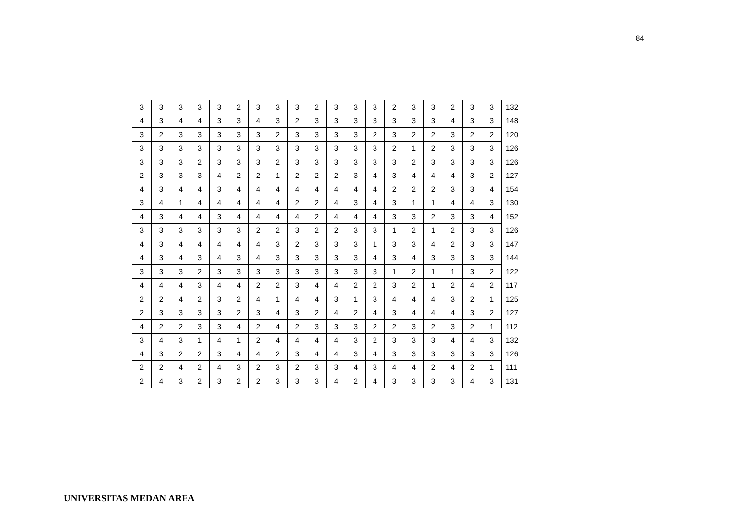84
| 3 | 3 | 3 | 3 | 3 | 2 | 3 | 3 | 3 | 2 | 3 | 3 | 3 | 2 | 3 | 3 | 2 | 3 | 3 | 132 |
| 4 | 3 | 4 | 4 | 3 | 3 | 4 | 3 | 2 | 3 | 3 | 3 | 3 | 3 | 3 | 3 | 4 | 3 | 3 | 148 |
| 3 | 2 | 3 | 3 | 3 | 3 | 3 | 2 | 3 | 3 | 3 | 3 | 2 | 3 | 2 | 2 | 3 | 2 | 2 | 120 |
| 3 | 3 | 3 | 3 | 3 | 3 | 3 | 3 | 3 | 3 | 3 | 3 | 3 | 2 | 1 | 2 | 3 | 3 | 3 | 126 |
| 3 | 3 | 3 | 2 | 3 | 3 | 3 | 2 | 3 | 3 | 3 | 3 | 3 | 3 | 2 | 3 | 3 | 3 | 3 | 126 |
| 2 | 3 | 3 | 3 | 4 | 2 | 2 | 1 | 2 | 2 | 2 | 3 | 4 | 3 | 4 | 4 | 4 | 3 | 2 | 127 |
| 4 | 3 | 4 | 4 | 3 | 4 | 4 | 4 | 4 | 4 | 4 | 4 | 4 | 2 | 2 | 2 | 3 | 3 | 4 | 154 |
| 3 | 4 | 1 | 4 | 4 | 4 | 4 | 4 | 2 | 2 | 4 | 3 | 4 | 3 | 1 | 1 | 4 | 4 | 3 | 130 |
| 4 | 3 | 4 | 4 | 3 | 4 | 4 | 4 | 4 | 2 | 4 | 4 | 4 | 3 | 3 | 2 | 3 | 3 | 4 | 152 |
| 3 | 3 | 3 | 3 | 3 | 3 | 2 | 2 | 3 | 2 | 2 | 3 | 3 | 1 | 2 | 1 | 2 | 3 | 3 | 126 |
| 4 | 3 | 4 | 4 | 4 | 4 | 4 | 3 | 2 | 3 | 3 | 3 | 1 | 3 | 3 | 4 | 2 | 3 | 3 | 147 |
| 4 | 3 | 4 | 3 | 4 | 3 | 4 | 3 | 3 | 3 | 3 | 3 | 4 | 3 | 4 | 3 | 3 | 3 | 3 | 144 |
| 3 | 3 | 3 | 2 | 3 | 3 | 3 | 3 | 3 | 3 | 3 | 3 | 3 | 1 | 2 | 1 | 1 | 3 | 2 | 122 |
| 4 | 4 | 4 | 3 | 4 | 4 | 2 | 2 | 3 | 4 | 4 | 2 | 2 | 3 | 2 | 1 | 2 | 4 | 2 | 117 |
| 2 | 2 | 4 | 2 | 3 | 2 | 4 | 1 | 4 | 4 | 3 | 1 | 3 | 4 | 4 | 4 | 3 | 2 | 1 | 125 |
| 2 | 3 | 3 | 3 | 3 | 2 | 3 | 4 | 3 | 2 | 4 | 2 | 4 | 3 | 4 | 4 | 4 | 3 | 2 | 127 |
| 4 | 2 | 2 | 3 | 3 | 4 | 2 | 4 | 2 | 3 | 3 | 3 | 2 | 2 | 3 | 2 | 3 | 2 | 1 | 112 |
| 3 | 4 | 3 | 1 | 4 | 1 | 2 | 4 | 4 | 4 | 4 | 3 | 2 | 3 | 3 | 3 | 4 | 4 | 3 | 132 |
| 4 | 3 | 2 | 2 | 3 | 4 | 4 | 2 | 3 | 4 | 4 | 3 | 4 | 3 | 3 | 3 | 3 | 3 | 3 | 126 |
| 2 | 2 | 4 | 2 | 4 | 3 | 2 | 3 | 2 | 3 | 3 | 4 | 3 | 4 | 4 | 2 | 4 | 2 | 1 | 111 |
| 2 | 4 | 3 | 2 | 3 | 2 | 2 | 3 | 3 | 3 | 4 | 2 | 4 | 3 | 3 | 3 | 3 | 4 | 3 | 131 |
UNIVERSITAS MEDAN AREA